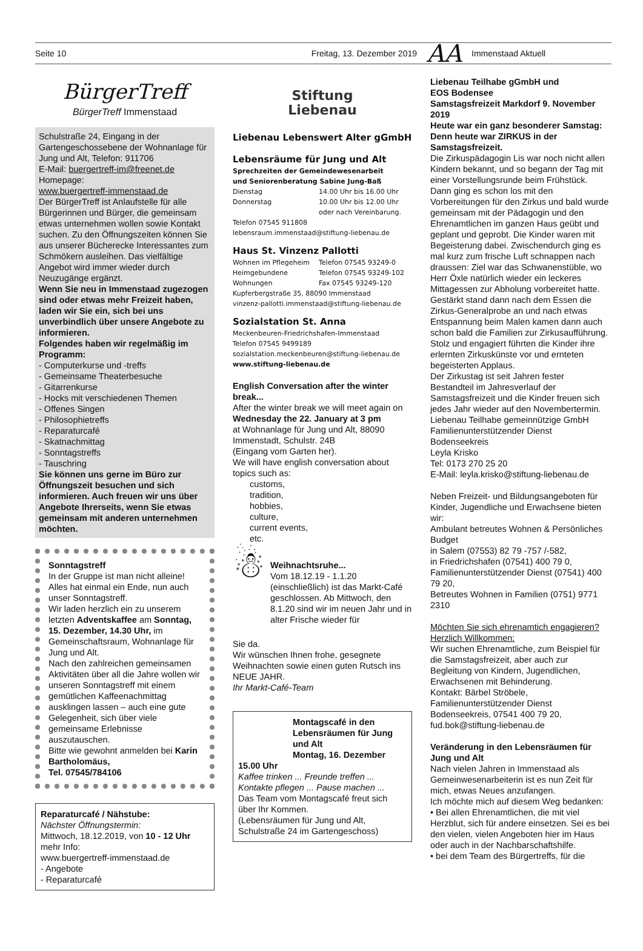Seite 10 Freitag, 13. Dezember 2019 AA Immenstaad Aktuell
BürgerTreff
BürgerTreff Immenstaad
Schulstraße 24, Eingang in der Gartengeschossebene der Wohnanlage für Jung und Alt, Telefon: 911706
E-Mail: buergertreff-im@freenet.de
Homepage:
www.buergertreff-immenstaad.de
Der BürgerTreff ist Anlaufstelle für alle Bürgerinnen und Bürger, die gemeinsam etwas unternehmen wollen sowie Kontakt suchen. Zu den Öffnungszeiten können Sie aus unserer Bücherecke Interessantes zum Schmökern ausleihen. Das vielfältige Angebot wird immer wieder durch Neuzugänge ergänzt.
Wenn Sie neu in Immenstaad zugezogen sind oder etwas mehr Freizeit haben, laden wir Sie ein, sich bei uns unverbindlich über unsere Angebote zu informieren.
Folgendes haben wir regelmäßig im Programm:
- Computerkurse und -treffs
- Gemeinsame Theaterbesuche
- Gitarrenkurse
- Hocks mit verschiedenen Themen
- Offenes Singen
- Philosophietreffs
- Reparaturcafé
- Skatnachmittag
- Sonntagstreffs
- Tauschring
Sie können uns gerne im Büro zur Öffnungszeit besuchen und sich informieren. Auch freuen wir uns über Angebote Ihrerseits, wenn Sie etwas gemeinsam mit anderen unternehmen möchten.
Sonntagstreff
In der Gruppe ist man nicht alleine! Alles hat einmal ein Ende, nun auch unser Sonntagstreff.
Wir laden herzlich ein zu unserem letzten Adventskaffee am Sonntag, 15. Dezember, 14.30 Uhr, im Gemeinschaftsraum, Wohnanlage für Jung und Alt.
Nach den zahlreichen gemeinsamen Aktivitäten über all die Jahre wollen wir unseren Sonntagstreff mit einem gemütlichen Kaffeenachmittag ausklingen lassen – auch eine gute Gelegenheit, sich über viele gemeinsame Erlebnisse auszutauschen.
Bitte wie gewohnt anmelden bei Karin Bartholomäus,
Tel. 07545/784106
Reparaturcafé / Nähstube:
Nächster Öffnungstermin:
Mittwoch, 18.12.2019, von 10 - 12 Uhr
mehr Info:
www.buergertreff-immenstaad.de
- Angebote
- Reparaturcafé
Stiftung
Liebenau
Liebenau Lebenswert Alter gGmbH
Lebensräume für Jung und Alt
Sprechzeiten der Gemeindewesenarbeit
und Seniorenberatung Sabine Jung-Baß
Dienstag 14.00 Uhr bis 16.00 Uhr
Donnerstag 10.00 Uhr bis 12.00 Uhr
oder nach Vereinbarung.
Telefon 07545 911808
lebensraum.immenstaad@stiftung-liebenau.de
Haus St. Vinzenz Pallotti
Wohnen im Pflegeheim Telefon 07545 93249-0
Heimgebundene Telefon 07545 93249-102
Wohnungen Fax 07545 93249-120
Kupferbergstraße 35, 88090 Immenstaad
vinzenz-pallotti.immenstaad@stiftung-liebenau.de
Sozialstation St. Anna
Meckenbeuren-Friedrichshafen-Immenstaad
Telefon 07545 9499189
sozialstation.meckenbeuren@stiftung-liebenau.de
www.stiftung-liebenau.de
English Conversation after the winter break...
After the winter break we will meet again on
Wednesday the 22. January at 3 pm
at Wohnanlage für Jung und Alt, 88090 Immenstadt, Schulstr. 24B
(Eingang vom Garten her).
We will have english conversation about topics such as:
customs,
tradition,
hobbies,
culture,
current events,
etc.
☃
Weihnachtsruhe...
Vom 18.12.19 - 1.1.20 (einschließlich) ist das Markt-Café geschlossen. Ab Mittwoch, den 8.1.20 sind wir im neuen Jahr und in alter Frische wieder für
Sie da.
Wir wünschen Ihnen frohe, gesegnete Weihnachten sowie einen guten Rutsch ins NEUE JAHR.
Ihr Markt-Café-Team
Montagscafé in den Lebensräumen für Jung und Alt
Montag, 16. Dezember
15.00 Uhr
Kaffee trinken ... Freunde treffen ...
Kontakte pflegen ... Pause machen ...
Das Team vom Montagscafé freut sich über Ihr Kommen.
(Lebensräumen für Jung und Alt, Schulstraße 24 im Gartengeschoss)
Liebenau Teilhabe gGmbH und
EOS Bodensee
Samstagsfreizeit Markdorf 9. November 2019
Heute war ein ganz besonderer Samstag: Denn heute war ZIRKUS in der Samstagsfreizeit.
Die Zirkuspädagogin Lis war noch nicht allen Kindern bekannt, und so begann der Tag mit einer Vorstellungsrunde beim Frühstück. Dann ging es schon los mit den Vorbereitungen für den Zirkus und bald wurde gemeinsam mit der Pädagogin und den Ehrenamtlichen im ganzen Haus geübt und geplant und geprobt. Die Kinder waren mit Begeisterung dabei. Zwischendurch ging es mal kurz zum frische Luft schnappen nach draussen: Ziel war das Schwanenstüble, wo Herr Öxle natürlich wieder ein leckeres Mittagessen zur Abholung vorbereitet hatte. Gestärkt stand dann nach dem Essen die Zirkus-Generalprobe an und nach etwas Entspannung beim Malen kamen dann auch schon bald die Familien zur Zirkusaufführung. Stolz und engagiert führten die Kinder ihre erlernten Zirkuskünste vor und ernteten begeisterten Applaus.
Der Zirkustag ist seit Jahren fester Bestandteil im Jahresverlauf der Samstagsfreizeit und die Kinder freuen sich jedes Jahr wieder auf den Novembertermin.
Liebenau Teilhabe gemeinnützige GmbH Familienunterstützender Dienst Bodenseekreis
Leyla Krisko
Tel: 0173 270 25 20
E-Mail: leyla.krisko@stiftung-liebenau.de
Neben Freizeit- und Bildungsangeboten für Kinder, Jugendliche und Erwachsene bieten wir:
Ambulant betreutes Wohnen & Persönliches Budget
in Salem (07553) 82 79 -757 /-582,
in Friedrichshafen (07541) 400 79 0,
Familienunterstützender Dienst (07541) 400 79 20,
Betreutes Wohnen in Familien (0751) 9771 2310
Möchten Sie sich ehrenamtich engagieren? Herzlich Willkommen:
Wir suchen Ehrenamtliche, zum Beispiel für die Samstagsfreizeit, aber auch zur Begleitung von Kindern, Jugendlichen, Erwachsenen mit Behinderung.
Kontakt: Bärbel Ströbele, Familienunterstützender Dienst Bodenseekreis, 07541 400 79 20, fud.bok@stiftung-liebenau.de
Veränderung in den Lebensräumen für Jung und Alt
Nach vielen Jahren in Immenstaad als Gemeinwesenarbeiterin ist es nun Zeit für mich, etwas Neues anzufangen.
Ich möchte mich auf diesem Weg bedanken:
• Bei allen Ehrenamtlichen, die mit viel Herzblut, sich für andere einsetzen. Sei es bei den vielen, vielen Angeboten hier im Haus oder auch in der Nachbarschaftshilfe.
• bei dem Team des Bürgertreffs, für die